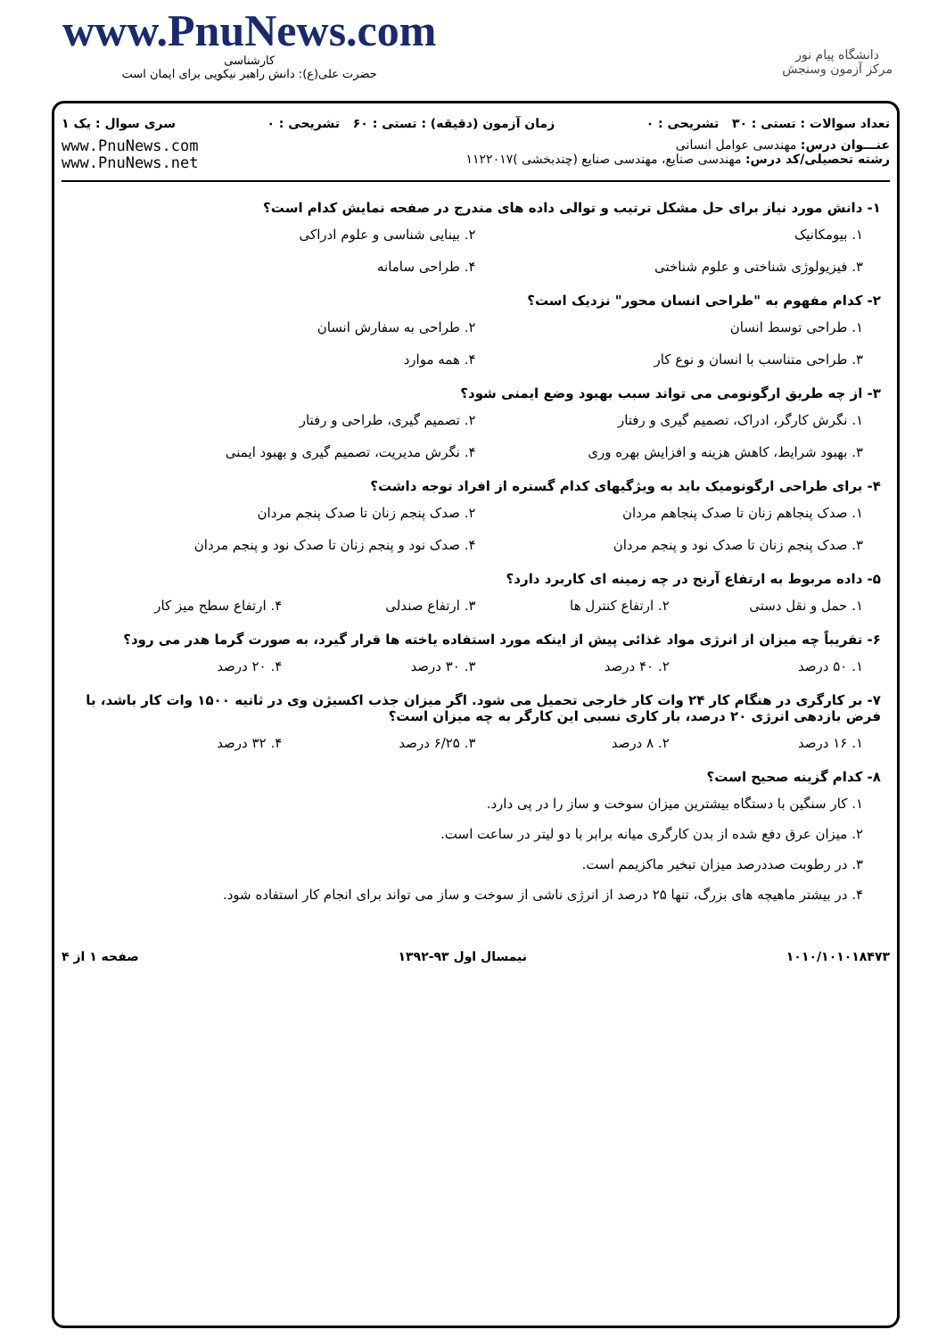www.PnuNews.com
کارشناسی
حضرت علی(ع): دانش راهبر نیکویی برای ایمان است
دانشگاه پیام نور
مرکز آزمون وسنجش
تعداد سوالات : تستی : ۳۰ تشریحی : ۰ زمان آزمون (دقیقه) : تستی : ۶۰ تشریحی : ۰ سری سوال : یک ۱
عنـــوان درس: مهندسی عوامل انسانی
رشته تحصیلی/کد درس: مهندسی صنایع، مهندسی صنایع (چندبخشی )۱۱۲۲۰۱۷
www.PnuNews.com
www.PnuNews.net
۱- دانش مورد نیاز برای حل مشکل ترتیب و توالی داده های مندرج در صفحه نمایش کدام است؟
۱. بیومکانیک ۲. بینایی شناسی و علوم ادراکی
۳. فیزیولوژی شناختی و علوم شناختی
۴. طراحی سامانه
۲- کدام مفهوم به "طراحی انسان محور" نزدیک است؟
۱. طراحی توسط انسان ۲. طراحی به سفارش انسان
۳. طراحی متناسب با انسان و نوع کار
۴. همه موارد
۳- از چه طریق ارگونومی می تواند سبب بهبود وضع ایمنی شود؟
۱. نگرش کارگر، ادراک، تصمیم گیری و رفتار
۲. تصمیم گیری، طراحی و رفتار
۳. بهبود شرایط، کاهش هزینه و افزایش بهره وری
۴. نگرش مدیریت، تصمیم گیری و بهبود ایمنی
۴- برای طراحی ارگونومیک باید به ویژگیهای کدام گستره از افراد توجه داشت؟
۱. صدک پنجاهم زنان تا صدک پنجاهم مردان
۲. صدک پنجم زنان تا صدک پنجم مردان
۳. صدک پنجم زنان تا صدک نود و پنجم مردان
۴. صدک نود و پنجم زنان تا صدک نود و پنجم مردان
۵- داده مربوط به ارتفاع آرنج در چه زمینه ای کاربرد دارد؟
۱. حمل و نقل دستی ۲. ارتفاع کنترل ها ۳. ارتفاع صندلی ۴. ارتفاع سطح میز کار
۶- تقریباً چه میزان از انرژی مواد غذائی پیش از اینکه مورد استفاده یاخته ها قرار گیرد، به صورت گرما هدر می رود؟
۱. ۵۰ درصد ۲. ۴۰ درصد ۳. ۳۰ درصد ۴. ۲۰ درصد
۷- بر کارگری در هنگام کار ۲۴ وات کار خارجی تحمیل می شود. اگر میزان جذب اکسیژن وی در ثانیه ۱۵۰۰ وات کار باشد، با فرض بازدهی انرژی ۲۰ درصد، بار کاری نسبی این کارگر به چه میزان است؟
۱. ۱۶ درصد ۲. ۸ درصد ۳. ۶/۲۵ درصد ۴. ۳۲ درصد
۸- کدام گزینه صحیح است؟
۱. کار سنگین با دستگاه بیشترین میزان سوخت و ساز را در پی دارد.
۲. میزان عرق دفع شده از بدن کارگری میانه برابر با دو لیتر در ساعت است.
۳. در رطوبت صددرصد میزان تبخیر ماکزیمم است.
۴. در بیشتر ماهیچه های بزرگ، تنها ۲۵ درصد از انرژی ناشی از سوخت و ساز می تواند برای انجام کار استفاده شود.
۱۰۱۰/۱۰۱۰۱۸۴۷۳ نیمسال اول ۹۳-۱۳۹۲ صفحه ۱ از ۴